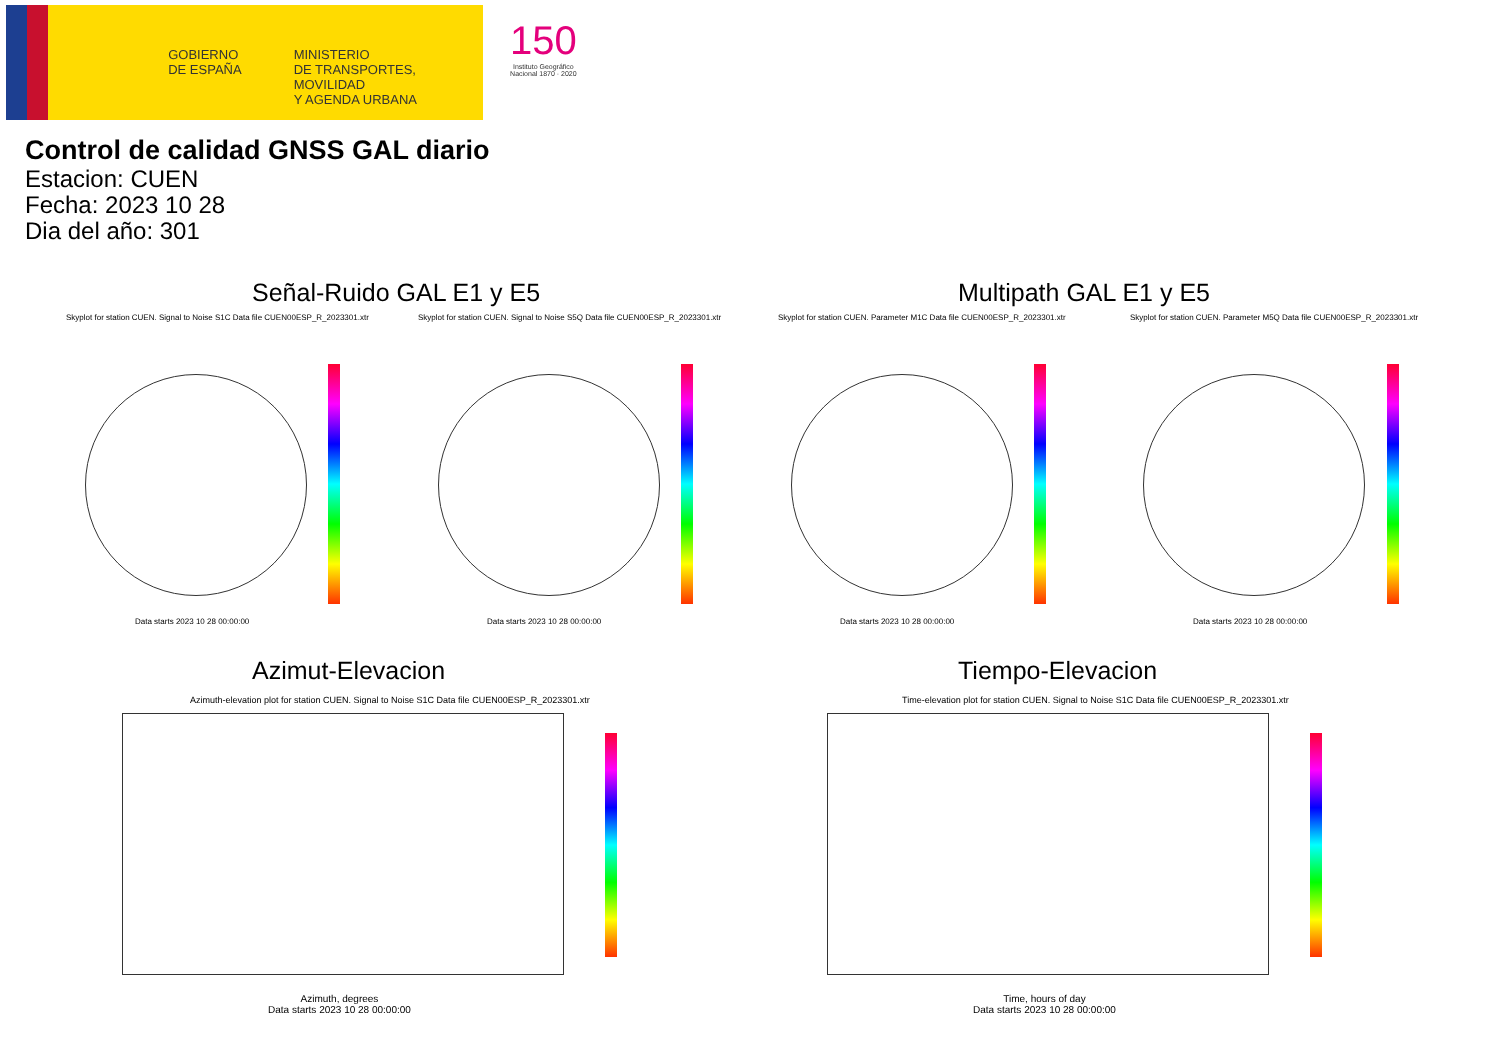GOBIERNO
DE ESPAÑA
MINISTERIO
DE TRANSPORTES, MOVILIDAD
Y AGENDA URBANA
150
Instituto Geográfico
Nacional 1870 · 2020
Control de calidad GNSS GAL diario
Estacion: CUEN
Fecha: 2023 10 28
Dia del año: 301
Señal-Ruido GAL E1 y E5 Multipath GAL E1 y E5
Skyplot for station CUEN. Signal to Noise S1C Data file CUEN00ESP_R_2023301.xtr
Skyplot for station CUEN. Signal to Noise S5Q Data file CUEN00ESP_R_2023301.xtr
Skyplot for station CUEN. Parameter M1C Data file CUEN00ESP_R_2023301.xtr
Skyplot for station CUEN. Parameter M5Q Data file CUEN00ESP_R_2023301.xtr
Data starts 2023 10 28 00:00:00
Data starts 2023 10 28 00:00:00
Data starts 2023 10 28 00:00:00
Data starts 2023 10 28 00:00:00
Azimut-Elevacion Tiempo-Elevacion
Azimuth-elevation plot for station CUEN. Signal to Noise S1C Data file CUEN00ESP_R_2023301.xtr
Time-elevation plot for station CUEN. Signal to Noise S1C Data file CUEN00ESP_R_2023301.xtr
Azimuth, degrees
Data starts 2023 10 28 00:00:00
Time, hours of day
Data starts 2023 10 28 00:00:00